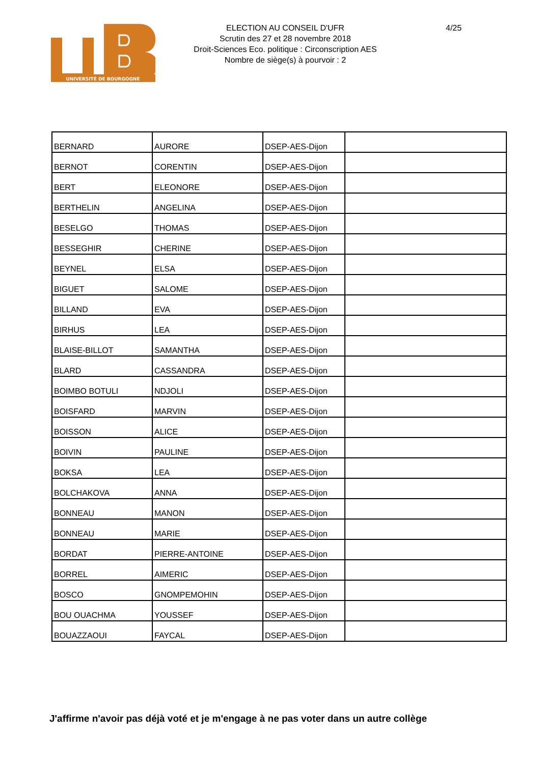UNIVERSITÉ DE BOURGOGNE
ELECTION AU CONSEIL D'UFR
Scrutin des 27 et 28 novembre 2018
Droit-Sciences Eco. politique : Circonscription AES
Nombre de siège(s) à pourvoir : 2
4/25
| BERNARD | AURORE | DSEP-AES-Dijon | |
| BERNOT | CORENTIN | DSEP-AES-Dijon | |
| BERT | ELEONORE | DSEP-AES-Dijon | |
| BERTHELIN | ANGELINA | DSEP-AES-Dijon | |
| BESELGO | THOMAS | DSEP-AES-Dijon | |
| BESSEGHIR | CHERINE | DSEP-AES-Dijon | |
| BEYNEL | ELSA | DSEP-AES-Dijon | |
| BIGUET | SALOME | DSEP-AES-Dijon | |
| BILLAND | EVA | DSEP-AES-Dijon | |
| BIRHUS | LEA | DSEP-AES-Dijon | |
| BLAISE-BILLOT | SAMANTHA | DSEP-AES-Dijon | |
| BLARD | CASSANDRA | DSEP-AES-Dijon | |
| BOIMBO BOTULI | NDJOLI | DSEP-AES-Dijon | |
| BOISFARD | MARVIN | DSEP-AES-Dijon | |
| BOISSON | ALICE | DSEP-AES-Dijon | |
| BOIVIN | PAULINE | DSEP-AES-Dijon | |
| BOKSA | LEA | DSEP-AES-Dijon | |
| BOLCHAKOVA | ANNA | DSEP-AES-Dijon | |
| BONNEAU | MANON | DSEP-AES-Dijon | |
| BONNEAU | MARIE | DSEP-AES-Dijon | |
| BORDAT | PIERRE-ANTOINE | DSEP-AES-Dijon | |
| BORREL | AIMERIC | DSEP-AES-Dijon | |
| BOSCO | GNOMPEMOHIN | DSEP-AES-Dijon | |
| BOU OUACHMA | YOUSSEF | DSEP-AES-Dijon | |
| BOUAZZAOUI | FAYCAL | DSEP-AES-Dijon | |
J'affirme n'avoir pas déjà voté et je m'engage à ne pas voter dans un autre collège